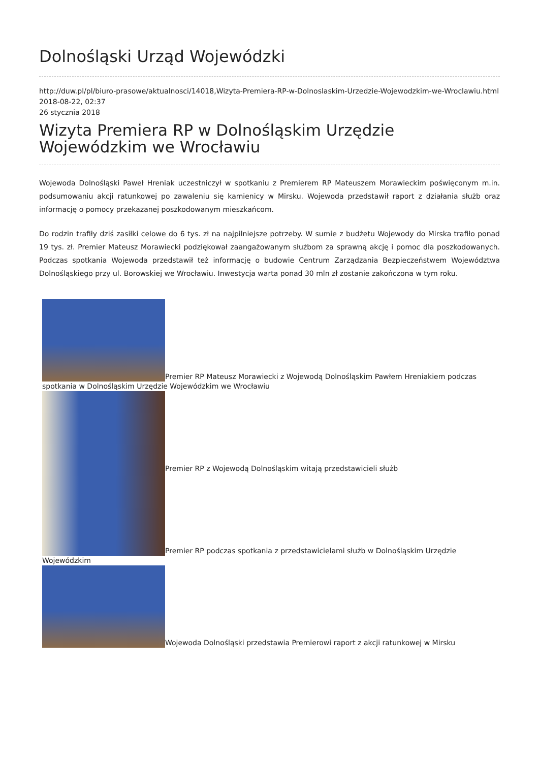Dolnośląski Urząd Wojewódzki
http://duw.pl/pl/biuro-prasowe/aktualnosci/14018,Wizyta-Premiera-RP-w-Dolnoslaskim-Urzedzie-Wojewodzkim-we-Wroclawiu.html
2018-08-22, 02:37
26 stycznia 2018
Wizyta Premiera RP w Dolnośląskim Urzędzie Wojewódzkim we Wrocławiu
Wojewoda Dolnośląski Paweł Hreniak uczestniczył w spotkaniu z Premierem RP Mateuszem Morawieckim poświęconym m.in. podsumowaniu akcji ratunkowej po zawaleniu się kamienicy w Mirsku. Wojewoda przedstawił raport z działania służb oraz informację o pomocy przekazanej poszkodowanym mieszkańcom.
Do rodzin trafiły dziś zasiłki celowe do 6 tys. zł na najpilniejsze potrzeby. W sumie z budżetu Wojewody do Mirska trafiło ponad 19 tys. zł. Premier Mateusz Morawiecki podziękował zaangażowanym służbom za sprawną akcję i pomoc dla poszkodowanych. Podczas spotkania Wojewoda przedstawił też informację o budowie Centrum Zarządzania Bezpieczeństwem Województwa Dolnośląskiego przy ul. Borowskiej we Wrocławiu. Inwestycja warta ponad 30 mln zł zostanie zakończona w tym roku.
Premier RP Mateusz Morawiecki z Wojewodą Dolnośląskim Pawłem Hreniakiem podczas spotkania w Dolnośląskim Urzędzie Wojewódzkim we Wrocławiu
Premier RP z Wojewodą Dolnośląskim witają przedstawicieli służb
Premier RP podczas spotkania z przedstawicielami służb w Dolnośląskim Urzędzie Wojewódzkim
Wojewoda Dolnośląski przedstawia Premierowi raport z akcji ratunkowej w Mirsku